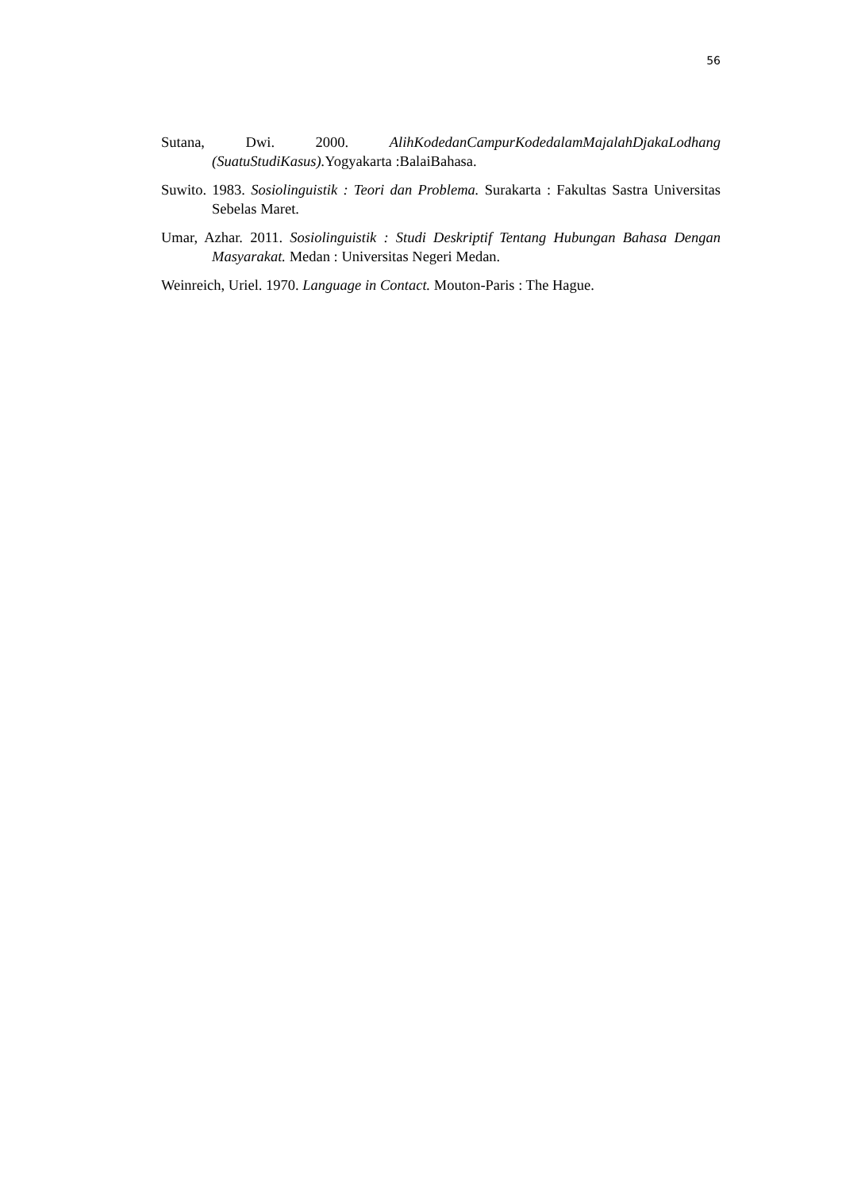56
Sutana, Dwi. 2000. AlihKodedanCampurKodedalamMajalahDjakaLodhang (SuatuStudiKasus). Yogyakarta :BalaiBahasa.
Suwito. 1983. Sosiolinguistik : Teori dan Problema. Surakarta : Fakultas Sastra Universitas Sebelas Maret.
Umar, Azhar. 2011. Sosiolinguistik : Studi Deskriptif Tentang Hubungan Bahasa Dengan Masyarakat. Medan : Universitas Negeri Medan.
Weinreich, Uriel. 1970. Language in Contact. Mouton-Paris : The Hague.